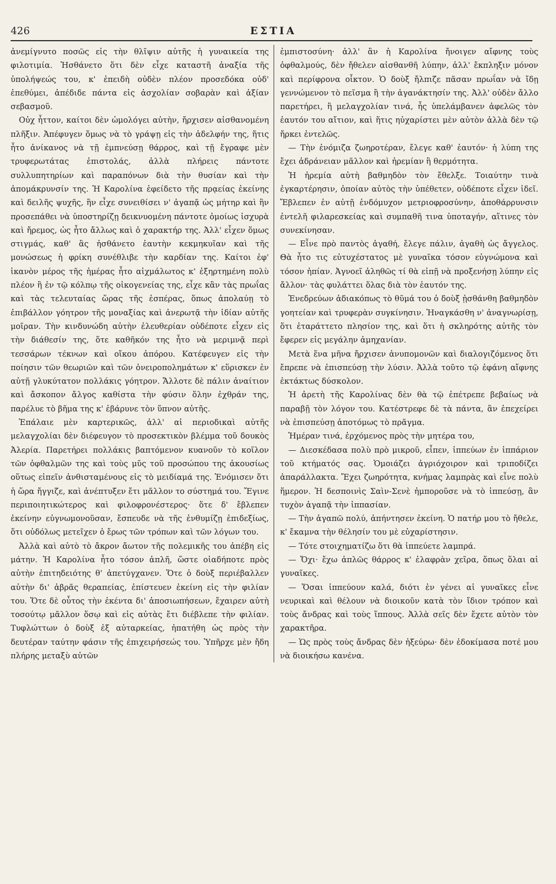426 ΕΣΤΙΑ
ἀνεμίγνυτο ποσῶς εἰς τὴν θλῖψιν αὐτῆς ἡ γυναικεία της φιλοτιμία. Ἠσθάνετο ὅτι δὲν εἶχε καταστῆ ἀναξία τῆς ὑπολήψεώς του, κ' ἐπειδὴ οὐδὲν πλέον προσεδόκα οὐδ' ἐπεθύμει, ἀπέδιδε πάντα εἰς ἀσχολίαν σοβαρὰν καὶ ἀξίαν σεβασμοῦ.
Οὐχ ἧττον, καίτοι δὲν ὡμολόγει αὐτὴν, ἤρχισεν αἰσθανομένη πλῆξιν. Ἀπέφυγεν ὅμως νὰ τὸ γράψῃ εἰς τὴν ἀδελφήν της, ἥτις ἦτο ἀνίκανος νὰ τῇ ἐμπνεύσῃ θάρρος, καὶ τῇ ἔγραφε μὲν τρυφερωτάτας ἐπιστολάς, ἀλλὰ πλήρεις πάντοτε συλλυπητηρίων καὶ παραπόνων διὰ τὴν θυσίαν καὶ τὴν ἀπομάκρυνσίν της. Ἡ Καρολίνα ἐφείδετο τῆς πρᾳείας ἐκείνης καὶ δειλῆς ψυχῆς, ἣν εἶχε συνειθίσει ν' ἀγαπᾷ ὡς μήτηρ καὶ ἣν προσεπάθει νὰ ὑποστηρίζῃ δεικνυομένη πάντοτε ὁμοίως ἰσχυρὰ καὶ ἤρεμος, ὡς ἦτο ἄλλως καὶ ὁ χαρακτήρ της. Ἀλλ' εἶχεν ὅμως στιγμάς, καθ' ἃς ἠσθάνετο ἑαυτὴν κεκμηκυῖαν καὶ τῆς μονώσεως ἡ φρίκη συνέθλιβε τὴν καρδίαν της. Καίτοι ἐφ' ἱκανὸν μέρος τῆς ἡμέρας ἦτο αἰχμάλωτος κ' ἐξηρτημένη πολὺ πλέον ἢ ἐν τῷ κόλπῳ τῆς οἰκογενείας της, εἶχε κἂν τὰς πρωΐας καὶ τὰς τελευταίας ὥρας τῆς ἑσπέρας, ὅπως ἀπολαύῃ τὸ ἐπιβάλλον γόητρον τῆς μοναξίας καὶ ἀνερωτᾷ τὴν ἰδίαν αὐτῆς μοῖραν. Τὴν κινδυνώδη αὐτὴν ἐλευθερίαν οὐδέποτε εἶχεν εἰς τὴν διάθεσίν της, ὅτε καθῆκόν της ἦτο νὰ μεριμνᾷ περὶ τεσσάρων τέκνων καὶ οἴκου ἀπόρου. Κατέφευγεν εἰς τὴν ποίησιν τῶν θεωριῶν καὶ τῶν ὀνειροπολημάτων κ' εὕρισκεν ἐν αὐτῇ γλυκύτατον πολλάκις γόητρον. Ἄλλοτε δὲ πάλιν ἀναίτιον καὶ ἄσκοπον ἄλγος καθίστα τὴν φύσιν ὅλην ἐχθράν της, παρέλυε τὸ βῆμα της κ' ἐβάρυνε τὸν ὕπνον αὐτῆς.
Ἐπάλαιε μὲν καρτερικῶς, ἀλλ' αἱ περιοδικαὶ αὐτῆς μελαγχολίαι δὲν διέφευγον τὸ προσεκτικὸν βλέμμα τοῦ δουκὸς Ἀλερία. Παρετήρει πολλάκις βαπτόμενον κυανοῦν τὸ κοῖλον τῶν ὀφθαλμῶν της καὶ τοὺς μῦς τοῦ προσώπου της ἀκουσίως οὕτως εἰπεῖν ἀνθισταμένους εἰς τὸ μειδίαμά της. Ἐνόμισεν ὅτι ἡ ὥρα ἤγγιζε, καὶ ἀνέπτυξεν ἔτι μᾶλλον το σύστημά του. Ἔγινε περιποιητικώτερος καὶ φιλοφρονέστερος· ὅτε δ' ἔβλεπεν ἐκείνην εὐγνωμονοῦσαν, ἔσπευδε νὰ τῆς ἐνθυμίζῃ ἐπιδεξίως, ὅτι οὐδόλως μετεῖχεν ὁ ἔρως τῶν τρόπων καὶ τῶν λόγων του.
Ἀλλὰ καὶ αὐτὸ τὸ ἄκρον ἄωτον τῆς πολεμικῆς του ἀπέβη εἰς μάτην. Ἡ Καρολίνα ἦτο τόσον ἁπλῆ, ὥστε οἱαδήποτε πρὸς αὐτὴν ἐπιτηδειότης θ' ἀπετύγχανεν. Ὅτε ὁ δοὺξ περιέβαλλεν αὐτὴν δι' ἁβρᾶς θεραπείας, ἐπίστευεν ἐκείνη εἰς τὴν φιλίαν του. Ὅτε δὲ οὗτος τὴν ἐκέντα δι' ἀποσιωπήσεων, ἔχαιρεν αὐτὴ τοσούτῳ μᾶλλον ὅσῳ καὶ εἰς αὐτὰς ἔτι διέβλεπε τὴν φιλίαν. Τυφλώττων ὁ δοὺξ ἐξ αὐταρκείας, ἠπατήθη ὡς πρὸς τὴν δευτέραν ταύτην φάσιν τῆς ἐπιχειρήσεώς του. Ὑπῆρχε μὲν ἤδη πλήρης μεταξὺ αὐτῶν
ἐμπιστοσύνη· ἀλλ' ἂν ἡ Καρολίνα ἤνοιγεν αἴφνης τοὺς ὀφθαλμούς, δὲν ἤθελεν αἰσθανθῆ λύπην, ἀλλ' ἔκπληξιν μόνον καὶ περίφρονα οἶκτον. Ὁ δοὺξ ἤλπιζε πᾶσαν πρωΐαν νὰ ἴδῃ γεννώμενον τὸ πεῖσμα ἢ τὴν ἀγανάκτησίν της. Ἀλλ' οὐδὲν ἄλλο παρετήρει, ἢ μελαγχολίαν τινά, ἧς ὑπελάμβανεν ἀφελῶς τὸν ἑαυτόν του αἴτιον, καὶ ἥτις ηὐχαρίστει μὲν αὐτὸν ἀλλὰ δὲν τῷ ἤρκει ἐντελῶς.
— Τὴν ἐνόμιζα ζωηροτέραν, ἔλεγε καθ' ἑαυτόν· ἡ λύπη της ἔχει ἀδράνειαν μᾶλλον καὶ ἠρεμίαν ἢ θερμότητα.
Ἡ ἠρεμία αὐτὴ βαθμηδὸν τὸν ἔθελξε. Τοιαύτην τινὰ ἐγκαρτέρησιν, ὁποίαν αὐτὸς τὴν ὑπέθετεν, οὐδέποτε εἶχεν ἰδεῖ. Ἔβλεπεν ἐν αὐτῇ ἐνδόμυχον μετριοφροσύνην, ἀποθάρρυνσιν ἐντελῆ φιλαρεσκείας καὶ συμπαθῆ τινα ὑποταγήν, αἵτινες τὸν συνεκίνησαν.
— Εἶνε πρὸ παντὸς ἀγαθή, ἔλεγε πάλιν, ἀγαθὴ ὡς ἄγγελος. Θὰ ἦτο τις εὐτυχέστατος μὲ γυναῖκα τόσον εὐγνώμονα καὶ τόσον ἠπίαν. Ἀγνοεῖ ἀληθῶς τί θὰ εἰπῇ νὰ προξενήσῃ λύπην εἰς ἄλλον· τὰς φυλάττει ὅλας διὰ τὸν ἑαυτόν της.
Ἐνεδρεύων ἀδιακόπως τὸ θῦμά του ὁ δοὺξ ᾐσθάνθη βαθμηδὸν γοητείαν καὶ τρυφερὰν συγκίνησιν. Ἠναγκάσθη ν' ἀναγνωρίσῃ, ὅτι ἐταράττετο πλησίον της, καὶ ὅτι ἡ σκληρότης αὐτῆς τὸν ἔφερεν εἰς μεγάλην ἀμηχανίαν.
Μετὰ ἕνα μῆνα ἤρχισεν ἀνυπομονῶν καὶ διαλογιζόμενος ὅτι ἔπρεπε νὰ ἐπισπεύσῃ τὴν λύσιν. Ἀλλὰ τοῦτο τῷ ἐφάνη αἴφνης ἐκτάκτως δύσκολον.
Ἡ ἀρετὴ τῆς Καρολίνας δὲν θὰ τῷ ἐπέτρεπε βεβαίως νὰ παραβῇ τὸν λόγον του. Κατέστρεφε δὲ τὰ πάντα, ἂν ἐπεχείρει νὰ ἐπισπεύσῃ ἀποτόμως τὸ πρᾶγμα.
Ἡμέραν τινά, ἐρχόμενος πρὸς τὴν μητέρα του,
— Διεσκέδασα πολὺ πρὸ μικροῦ, εἶπεν, ἱππεύων ἐν ἱππάριον τοῦ κτήματός σας. Ὁμοιάζει ἀγριόχοιρον καὶ τριποδίζει ἀπαράλλακτα. Ἔχει ζωηρότητα, κνήμας λαμπρὰς καὶ εἶνε πολὺ ἥμερον. Ἡ δεσποινὶς Σαὶν-Σενὲ ἠμποροῦσε νὰ τὸ ἱππεύσῃ, ἂν τυχὸν ἀγαπᾷ τὴν ἱππασίαν.
— Τὴν ἀγαπῶ πολύ, ἀπήντησεν ἐκείνη. Ὁ πατήρ μου τὸ ἤθελε, κ' ἔκαμνα τὴν θέλησίν του μὲ εὐχαρίστησιν.
— Τότε στοιχηματίζω ὅτι θὰ ἱππεύετε λαμπρά.
— Ὄχι· ἔχω ἁπλῶς θάρρος κ' ἐλαφρὰν χεῖρα, ὅπως ὅλαι αἱ γυναῖκες.
— Ὅσαι ἱππεύουν καλά, διότι ἐν γένει αἱ γυναῖκες εἶνε νευρικαὶ καὶ θέλουν νὰ διοικοῦν κατὰ τὸν ἴδιον τρόπον καὶ τοὺς ἄνδρας καὶ τοὺς ἵππους. Ἀλλὰ σεῖς δὲν ἔχετε αὐτὸν τὸν χαρακτῆρα.
— Ὡς πρὸς τοὺς ἄνδρας δὲν ἠξεύρω· δὲν ἐδοκίμασα ποτέ μου νὰ διοικήσω κανένα.